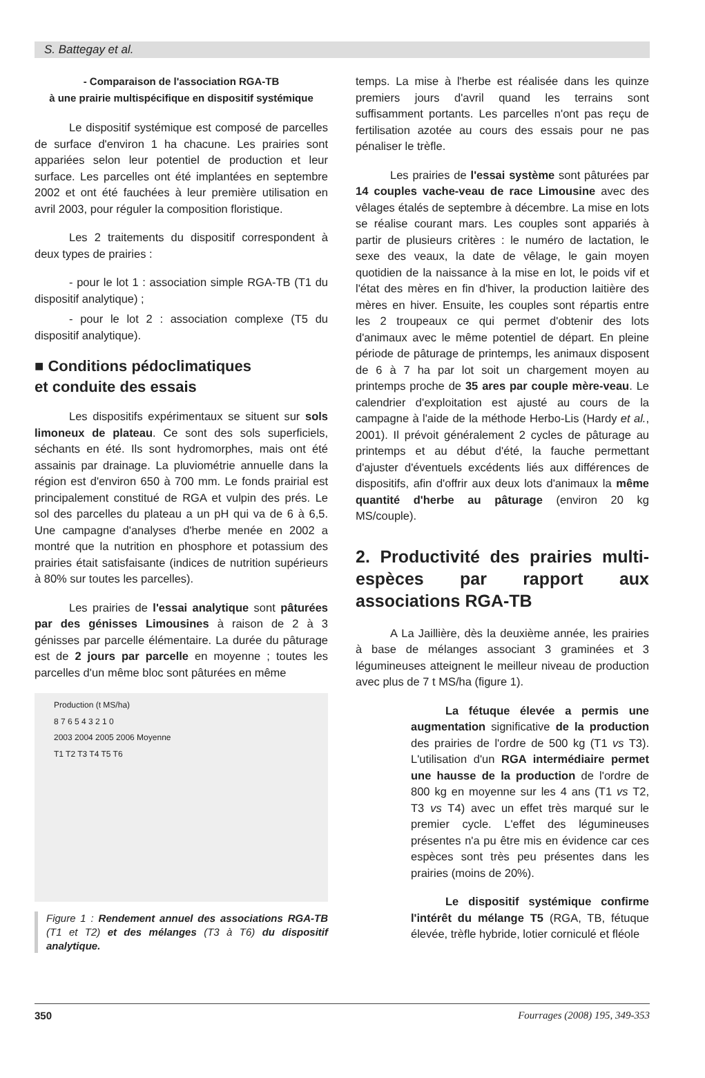S. Battegay et al.
- Comparaison de l'association RGA-TB
à une prairie multispécifique en dispositif systémique
Le dispositif systémique est composé de parcelles de surface d'environ 1 ha chacune. Les prairies sont appariées selon leur potentiel de production et leur surface. Les parcelles ont été implantées en septembre 2002 et ont été fauchées à leur première utilisation en avril 2003, pour réguler la composition floristique.
Les 2 traitements du dispositif correspondent à deux types de prairies :
- pour le lot 1 : association simple RGA-TB (T1 du dispositif analytique) ;
- pour le lot 2 : association complexe (T5 du dispositif analytique).
■ Conditions pédoclimatiques
et conduite des essais
Les dispositifs expérimentaux se situent sur sols limoneux de plateau. Ce sont des sols superficiels, séchants en été. Ils sont hydromorphes, mais ont été assainis par drainage. La pluviométrie annuelle dans la région est d'environ 650 à 700 mm. Le fonds prairial est principalement constitué de RGA et vulpin des prés. Le sol des parcelles du plateau a un pH qui va de 6 à 6,5. Une campagne d'analyses d'herbe menée en 2002 a montré que la nutrition en phosphore et potassium des prairies était satisfaisante (indices de nutrition supérieurs à 80% sur toutes les parcelles).
Les prairies de l'essai analytique sont pâturées par des génisses Limousines à raison de 2 à 3 génisses par parcelle élémentaire. La durée du pâturage est de 2 jours par parcelle en moyenne ; toutes les parcelles d'un même bloc sont pâturées en même
Production (t MS/ha)
8 7 6 5 4 3 2 1 0
2003 2004 2005 2006 Moyenne
T1 T2 T3 T4 T5 T6
Figure 1 : Rendement annuel des associations RGA-TB (T1 et T2) et des mélanges (T3 à T6) du dispositif analytique.
temps. La mise à l'herbe est réalisée dans les quinze premiers jours d'avril quand les terrains sont suffisamment portants. Les parcelles n'ont pas reçu de fertilisation azotée au cours des essais pour ne pas pénaliser le trèfle.
Les prairies de l'essai système sont pâturées par 14 couples vache-veau de race Limousine avec des vêlages étalés de septembre à décembre. La mise en lots se réalise courant mars. Les couples sont appariés à partir de plusieurs critères : le numéro de lactation, le sexe des veaux, la date de vêlage, le gain moyen quotidien de la naissance à la mise en lot, le poids vif et l'état des mères en fin d'hiver, la production laitière des mères en hiver. Ensuite, les couples sont répartis entre les 2 troupeaux ce qui permet d'obtenir des lots d'animaux avec le même potentiel de départ. En pleine période de pâturage de printemps, les animaux disposent de 6 à 7 ha par lot soit un chargement moyen au printemps proche de 35 ares par couple mère-veau. Le calendrier d'exploitation est ajusté au cours de la campagne à l'aide de la méthode Herbo-Lis (Hardy et al., 2001). Il prévoit généralement 2 cycles de pâturage au printemps et au début d'été, la fauche permettant d'ajuster d'éventuels excédents liés aux différences de dispositifs, afin d'offrir aux deux lots d'animaux la même quantité d'herbe au pâturage (environ 20 kg MS/couple).
2. Productivité des prairies multi-espèces par rapport aux associations RGA-TB
A La Jaillière, dès la deuxième année, les prairies à base de mélanges associant 3 graminées et 3 légumineuses atteignent le meilleur niveau de production avec plus de 7 t MS/ha (figure 1).
La fétuque élevée a permis une augmentation significative de la production des prairies de l'ordre de 500 kg (T1 vs T3). L'utilisation d'un RGA intermédiaire permet une hausse de la production de l'ordre de 800 kg en moyenne sur les 4 ans (T1 vs T2, T3 vs T4) avec un effet très marqué sur le premier cycle. L'effet des légumineuses présentes n'a pu être mis en évidence car ces espèces sont très peu présentes dans les prairies (moins de 20%).
Le dispositif systémique confirme l'intérêt du mélange T5 (RGA, TB, fétuque élevée, trèfle hybride, lotier corniculé et fléole
350 Fourrages (2008) 195, 349-353